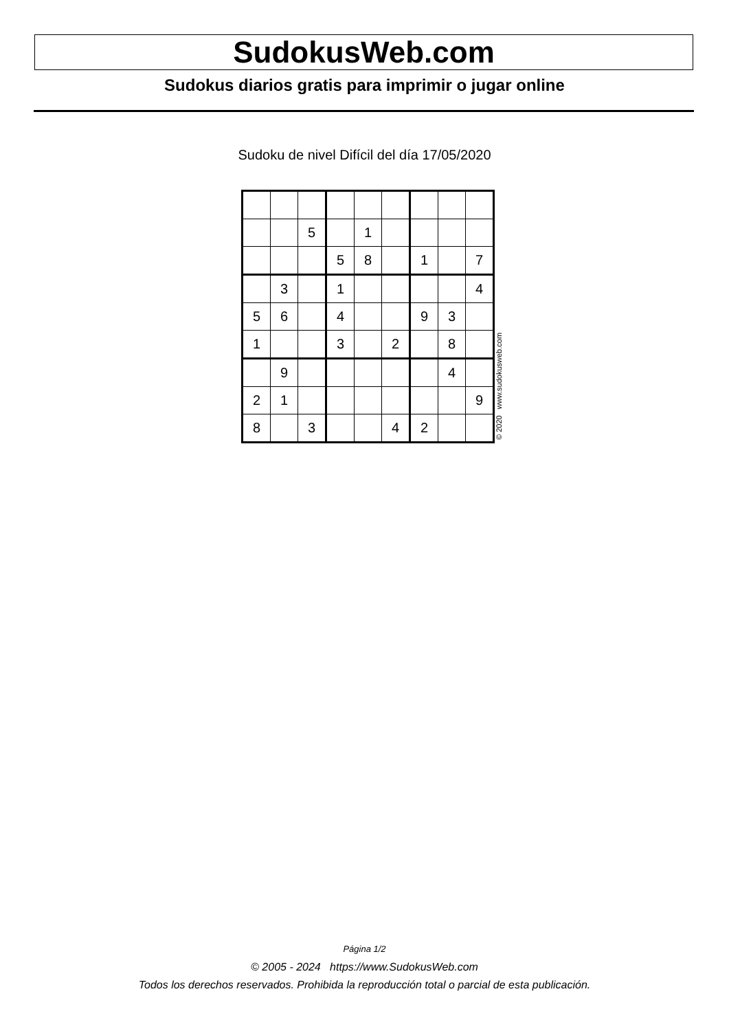SudokusWeb.com
Sudokus diarios gratis para imprimir o jugar online
Sudoku de nivel Difícil del día 17/05/2020
| | | 5 | | 1 | | | | |
| | | | 5 | 8 | | 1 | | 7 |
| | 3 | | 1 | | | | | 4 |
| 5 | 6 | | 4 | | | 9 | 3 | |
| 1 | | | 3 | | 2 | | 8 | |
| | 9 | | | | | | 4 | |
| 2 | 1 | | | | | | | 9 |
| 8 | | 3 | | | 4 | 2 | | |
© 2020 www.sudokusweb.com
Página 1/2
© 2005 - 2024 https://www.SudokusWeb.com
Todos los derechos reservados. Prohibida la reproducción total o parcial de esta publicación.